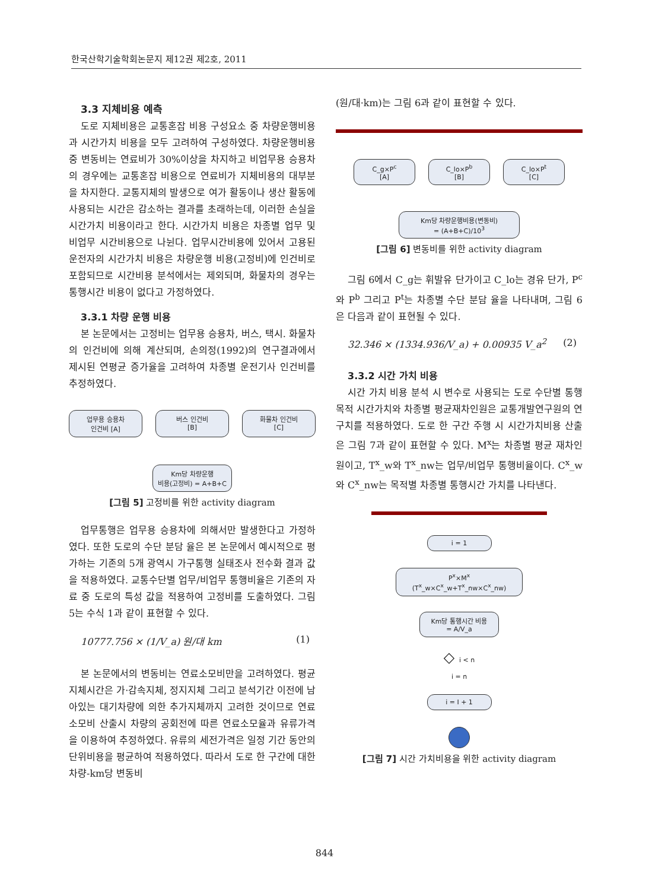한국산학기술학회논문지 제12권 제2호, 2011
3.3 지체비용 예측
도로 지체비용은 교통혼잡 비용 구성요소 중 차량운행비용과 시간가치 비용을 모두 고려하여 구성하였다. 차량운행비용 중 변동비는 연료비가 30%이상을 차지하고 비업무용 승용차의 경우에는 교통혼잡 비용으로 연료비가 지체비용의 대부분을 차지한다. 교통지체의 발생으로 여가 활동이나 생산 활동에 사용되는 시간은 감소하는 결과를 초래하는데, 이러한 손실을 시간가치 비용이라고 한다. 시간가치 비용은 차종별 업무 및 비업무 시간비용으로 나뉜다. 업무시간비용에 있어서 고용된 운전자의 시간가치 비용은 차량운행 비용(고정비)에 인건비로 포함되므로 시간비용 분석에서는 제외되며, 화물차의 경우는 통행시간 비용이 없다고 가정하였다.
3.3.1 차량 운행 비용
본 논문에서는 고정비는 업무용 승용차, 버스, 택시. 화물차의 인건비에 의해 계산되며, 손의정(1992)의 연구결과에서 제시된 연평균 증가율을 고려하여 차종별 운전기사 인건비를 추정하였다.
업무용 승용차
인건비 [A]
버스 인건비
[B]
화물차 인건비
[C]
Km당 차량운행
비용(고정비) = A+B+C
[그림 5] 고정비를 위한 activity diagram
업무통행은 업무용 승용차에 의해서만 발생한다고 가정하였다. 또한 도로의 수단 분담 율은 본 논문에서 예시적으로 평가하는 기존의 5개 광역시 가구통행 실태조사 전수화 결과 값을 적용하였다. 교통수단별 업무/비업무 통행비율은 기존의 자료 중 도로의 특성 값을 적용하여 고정비를 도출하였다. 그림 5는 수식 1과 같이 표현할 수 있다.
10777.756 × (1/V_a) 원/대 km (1)
본 논문에서의 변동비는 연료소모비만을 고려하였다. 평균지체시간은 가·감속지체, 정지지체 그리고 분석기간 이전에 남아있는 대기차량에 의한 추가지체까지 고려한 것이므로 연료소모비 산출시 차량의 공회전에 따른 연료소모율과 유류가격을 이용하여 추정하였다. 유류의 세전가격은 일정 기간 동안의 단위비용을 평균하여 적용하였다. 따라서 도로 한 구간에 대한 차량-km당 변동비
(원/대·km)는 그림 6과 같이 표현할 수 있다.
C_g×P<sup>c</sup>
[A]
C_lo×P<sup>b</sup>
[B]
C_lo×P<sup>t</sup>
[C]
Km당 차량운행비용(변동비)
= (A+B+C)/10<sup>3</sup>
[그림 6] 변동비를 위한 activity diagram
그림 6에서 C_g는 휘발유 단가이고 C_lo는 경유 단가, P<sup>c</sup>와 P<sup>b</sup> 그리고 P<sup>t</sup>는 차종별 수단 분담 율을 나타내며, 그림 6은 다음과 같이 표현될 수 있다.
32.346 × (1334.936/V_a) + 0.00935 V_a<sup>2</sup> (2)
3.3.2 시간 가치 비용
시간 가치 비용 분석 시 변수로 사용되는 도로 수단별 통행목적 시간가치와 차종별 평균재차인원은 교통개발연구원의 연구치를 적용하였다. 도로 한 구간 주행 시 시간가치비용 산출은 그림 7과 같이 표현할 수 있다. M<sup>x</sup>는 차종별 평균 재차인원이고, T<sup>x</sup>_w와 T<sup>x</sup>_nw는 업무/비업무 통행비율이다. C<sup>x</sup>_w와 C<sup>x</sup>_nw는 목적별 차종별 통행시간 가치를 나타낸다.
i = 1
P<sup>x</sup>×M<sup>x</sup>
(T<sup>x</sup>_w×C<sup>x</sup>_w+T<sup>x</sup>_nw×C<sup>x</sup>_nw)
Km당 통행시간 비용
= A/V_a
◇ i < n
i = n
i = I + 1
[그림 7] 시간 가치비용을 위한 activity diagram
844